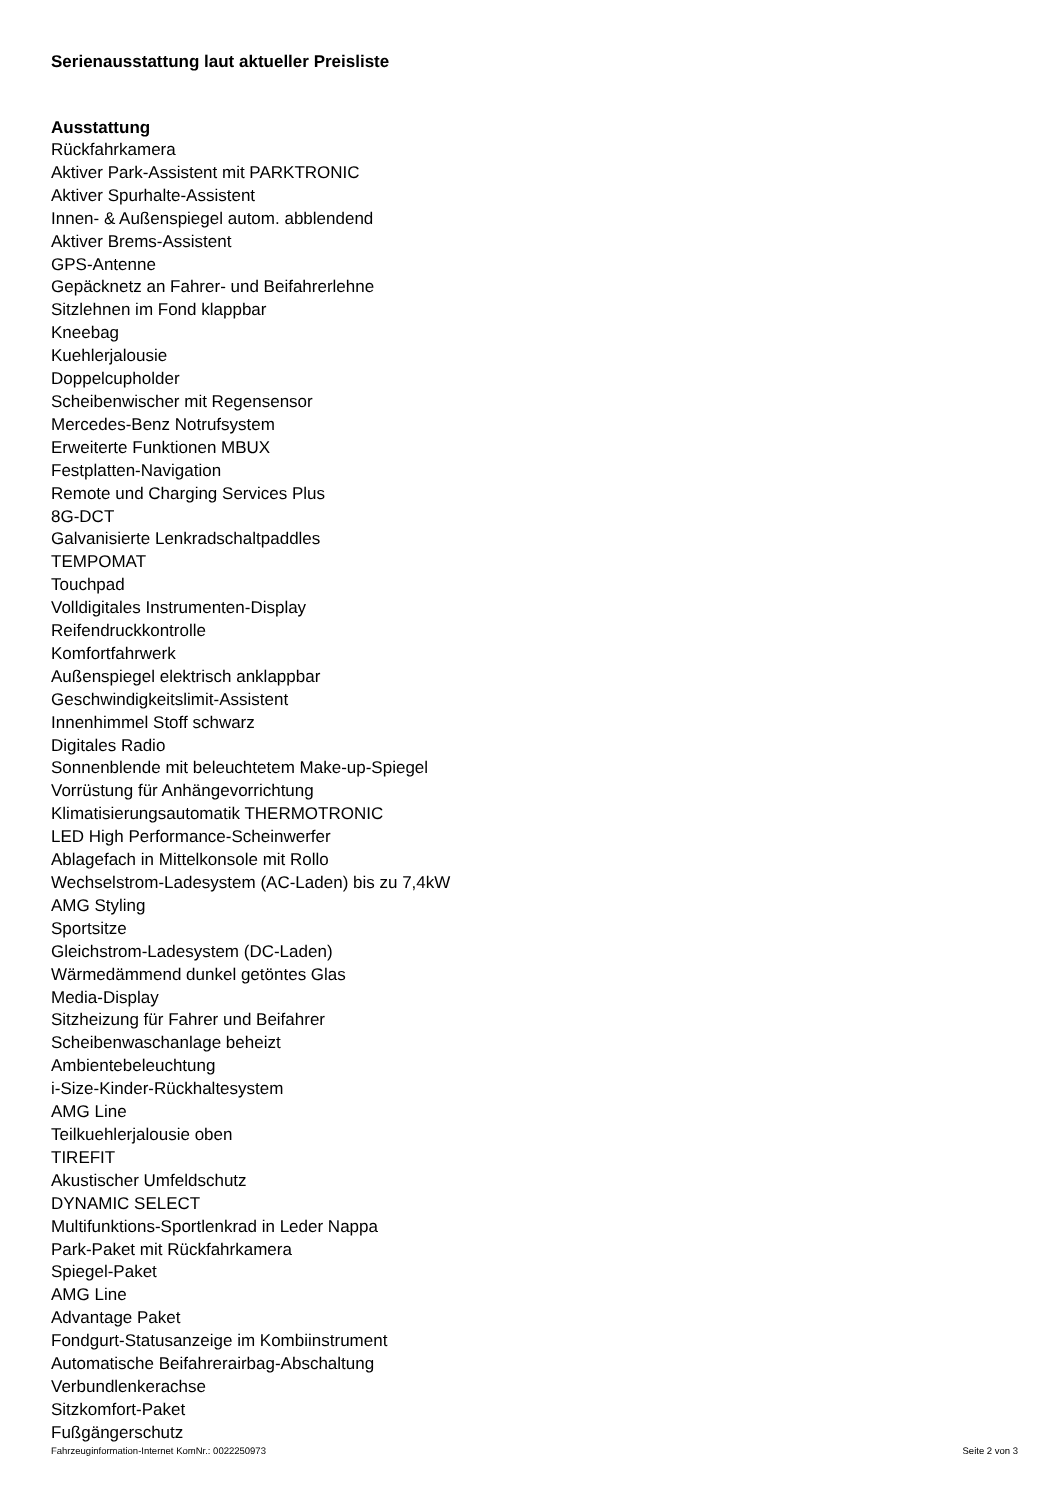Serienausstattung laut aktueller Preisliste
Ausstattung
Rückfahrkamera
Aktiver Park-Assistent mit PARKTRONIC
Aktiver Spurhalte-Assistent
Innen- & Außenspiegel autom. abblendend
Aktiver Brems-Assistent
GPS-Antenne
Gepäcknetz an Fahrer- und Beifahrerlehne
Sitzlehnen im Fond klappbar
Kneebag
Kuehlerjalousie
Doppelcupholder
Scheibenwischer mit Regensensor
Mercedes-Benz Notrufsystem
Erweiterte Funktionen MBUX
Festplatten-Navigation
Remote und Charging Services Plus
8G-DCT
Galvanisierte Lenkradschaltpaddles
TEMPOMAT
Touchpad
Volldigitales Instrumenten-Display
Reifendruckkontrolle
Komfortfahrwerk
Außenspiegel elektrisch anklappbar
Geschwindigkeitslimit-Assistent
Innenhimmel Stoff schwarz
Digitales Radio
Sonnenblende mit beleuchtetem Make-up-Spiegel
Vorrüstung für Anhängevorrichtung
Klimatisierungsautomatik THERMOTRONIC
LED High Performance-Scheinwerfer
Ablagefach in Mittelkonsole mit Rollo
Wechselstrom-Ladesystem (AC-Laden) bis zu 7,4kW
AMG Styling
Sportsitze
Gleichstrom-Ladesystem (DC-Laden)
Wärmedämmend dunkel getöntes Glas
Media-Display
Sitzheizung für Fahrer und Beifahrer
Scheibenwaschanlage beheizt
Ambientebeleuchtung
i-Size-Kinder-Rückhaltesystem
AMG Line
Teilkuehlerjalousie oben
TIREFIT
Akustischer Umfeldschutz
DYNAMIC SELECT
Multifunktions-Sportlenkrad in Leder Nappa
Park-Paket mit Rückfahrkamera
Spiegel-Paket
AMG Line
Advantage Paket
Fondgurt-Statusanzeige im Kombiinstrument
Automatische Beifahrerairbag-Abschaltung
Verbundlenkerachse
Sitzkomfort-Paket
Fußgängerschutz
Fahrzeuginformation-Internet KomNr.: 0022250973 Seite 2 von 3